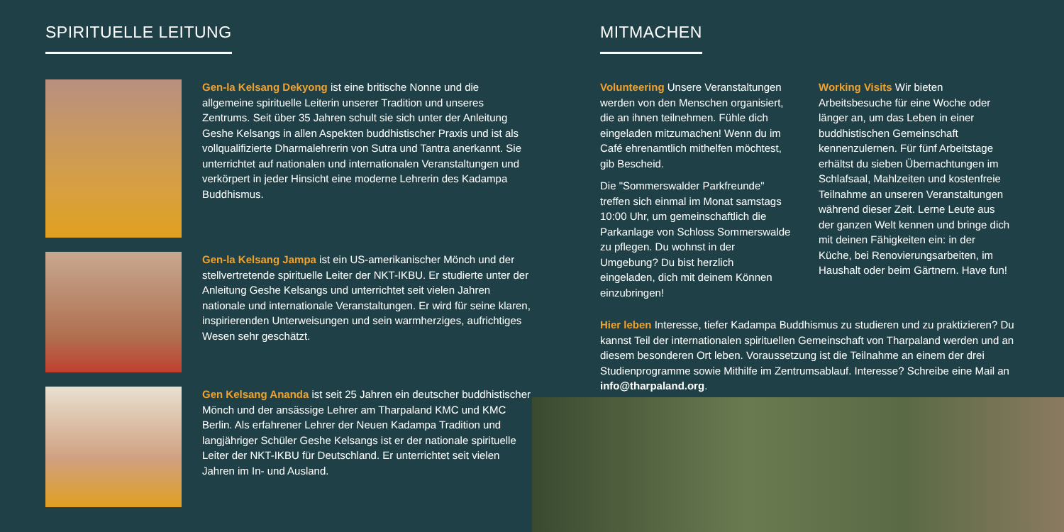SPIRITUELLE LEITUNG
Gen-la Kelsang Dekyong ist eine britische Nonne und die allgemeine spirituelle Leiterin unserer Tradition und unseres Zentrums. Seit über 35 Jahren schult sie sich unter der Anleitung Geshe Kelsangs in allen Aspekten buddhistischer Praxis und ist als vollqualifizierte Dharmalehrerin von Sutra und Tantra anerkannt. Sie unterrichtet auf nationalen und internationalen Veranstaltungen und verkörpert in jeder Hinsicht eine moderne Lehrerin des Kadampa Buddhismus.
Gen-la Kelsang Jampa ist ein US-amerikanischer Mönch und der stellvertretende spirituelle Leiter der NKT-IKBU. Er studierte unter der Anleitung Geshe Kelsangs und unterrichtet seit vielen Jahren nationale und internationale Veranstaltungen. Er wird für seine klaren, inspirierenden Unterweisungen und sein warmherziges, aufrichtiges Wesen sehr geschätzt.
Gen Kelsang Ananda ist seit 25 Jahren ein deutscher buddhistischer Mönch und der ansässige Lehrer am Tharpaland KMC und KMC Berlin. Als erfahrener Lehrer der Neuen Kadampa Tradition und langjähriger Schüler Geshe Kelsangs ist er der nationale spirituelle Leiter der NKT-IKBU für Deutschland. Er unterrichtet seit vielen Jahren im In- und Ausland.
MITMACHEN
Volunteering Unsere Veranstaltungen werden von den Menschen organisiert, die an ihnen teilnehmen. Fühle dich eingeladen mitzumachen! Wenn du im Café ehrenamtlich mithelfen möchtest, gib Bescheid.
Die "Sommerswalder Parkfreunde" treffen sich einmal im Monat samstags 10:00 Uhr, um gemeinschaftlich die Parkanlage von Schloss Sommerswalde zu pflegen. Du wohnst in der Umgebung? Du bist herzlich eingeladen, dich mit deinem Können einzubringen!
Working Visits Wir bieten Arbeitsbesuche für eine Woche oder länger an, um das Leben in einer buddhistischen Gemeinschaft kennenzulernen. Für fünf Arbeitstage erhältst du sieben Übernachtungen im Schlafsaal, Mahlzeiten und kostenfreie Teilnahme an unseren Veranstaltungen während dieser Zeit. Lerne Leute aus der ganzen Welt kennen und bringe dich mit deinen Fähigkeiten ein: in der Küche, bei Renovierungsarbeiten, im Haushalt oder beim Gärtnern. Have fun!
Hier leben Interesse, tiefer Kadampa Buddhismus zu studieren und zu praktizieren? Du kannst Teil der internationalen spirituellen Gemeinschaft von Tharpaland werden und an diesem besonderen Ort leben. Voraussetzung ist die Teilnahme an einem der drei Studienprogramme sowie Mithilfe im Zentrumsablauf. Interesse? Schreibe eine Mail an info@tharpaland.org.